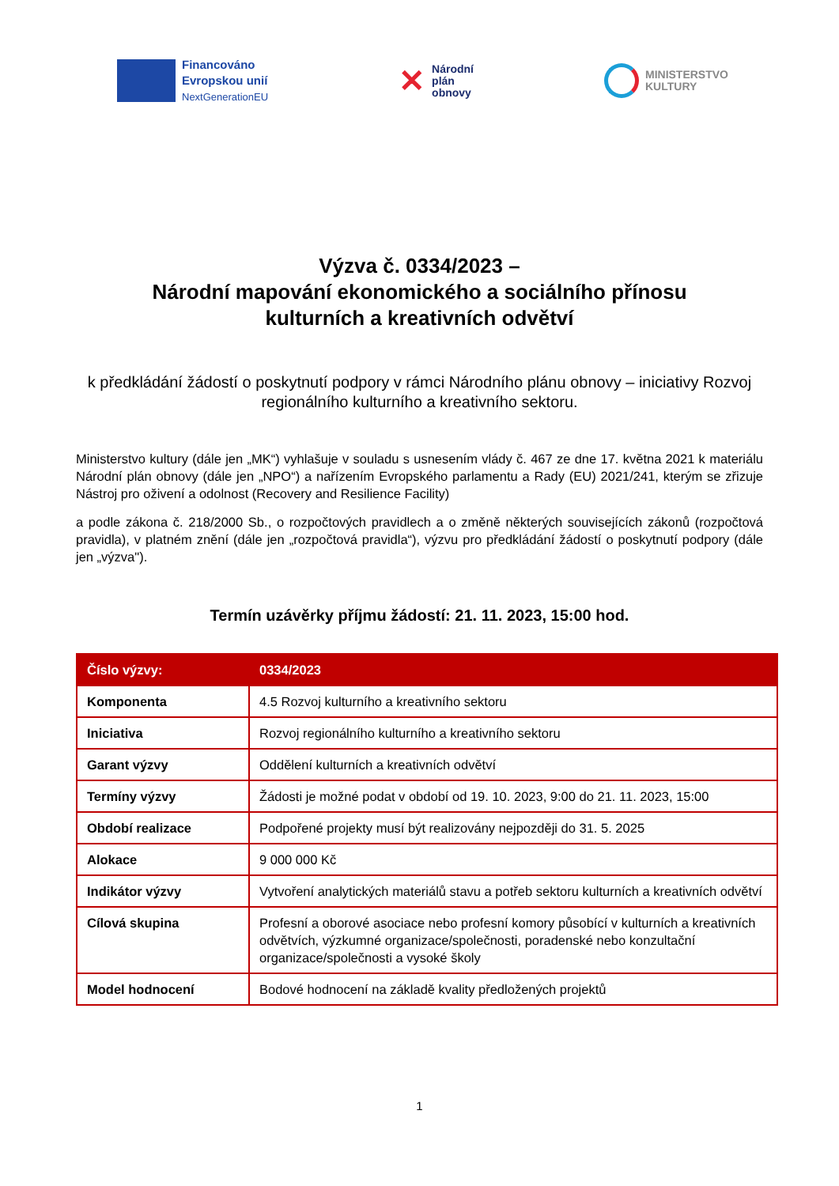Financováno
Evropskou unií
NextGenerationEU
✕
Národní
plán
obnovy
MINISTERSTVO
KULTURY
Výzva č. 0334/2023 –
Národní mapování ekonomického a sociálního přínosu
kulturních a kreativních odvětví
k předkládání žádostí o poskytnutí podpory v rámci Národního plánu obnovy – iniciativy Rozvoj regionálního kulturního a kreativního sektoru.
Ministerstvo kultury (dále jen „MK“) vyhlašuje v souladu s usnesením vlády č. 467 ze dne 17. května 2021 k materiálu Národní plán obnovy (dále jen „NPO“) a nařízením Evropského parlamentu a Rady (EU) 2021/241, kterým se zřizuje Nástroj pro oživení a odolnost (Recovery and Resilience Facility)
a podle zákona č. 218/2000 Sb., o rozpočtových pravidlech a o změně některých souvisejících zákonů (rozpočtová pravidla), v platném znění (dále jen „rozpočtová pravidla“), výzvu pro předkládání žádostí o poskytnutí podpory (dále jen „výzva").
Termín uzávěrky příjmu žádostí: 21. 11. 2023, 15:00 hod.
| Číslo výzvy: | 0334/2023 |
| --- | --- |
| Komponenta | 4.5 Rozvoj kulturního a kreativního sektoru |
| Iniciativa | Rozvoj regionálního kulturního a kreativního sektoru |
| Garant výzvy | Oddělení kulturních a kreativních odvětví |
| Termíny výzvy | Žádosti je možné podat v období od 19. 10. 2023, 9:00 do 21. 11. 2023, 15:00 |
| Období realizace | Podpořené projekty musí být realizovány nejpozději do 31. 5. 2025 |
| Alokace | 9 000 000 Kč |
| Indikátor výzvy | Vytvoření analytických materiálů stavu a potřeb sektoru kulturních a kreativních odvětví |
| Cílová skupina | Profesní a oborové asociace nebo profesní komory působící v kulturních a kreativních odvětvích, výzkumné organizace/společnosti, poradenské nebo konzultační organizace/společnosti a vysoké školy |
| Model hodnocení | Bodové hodnocení na základě kvality předložených projektů |
1